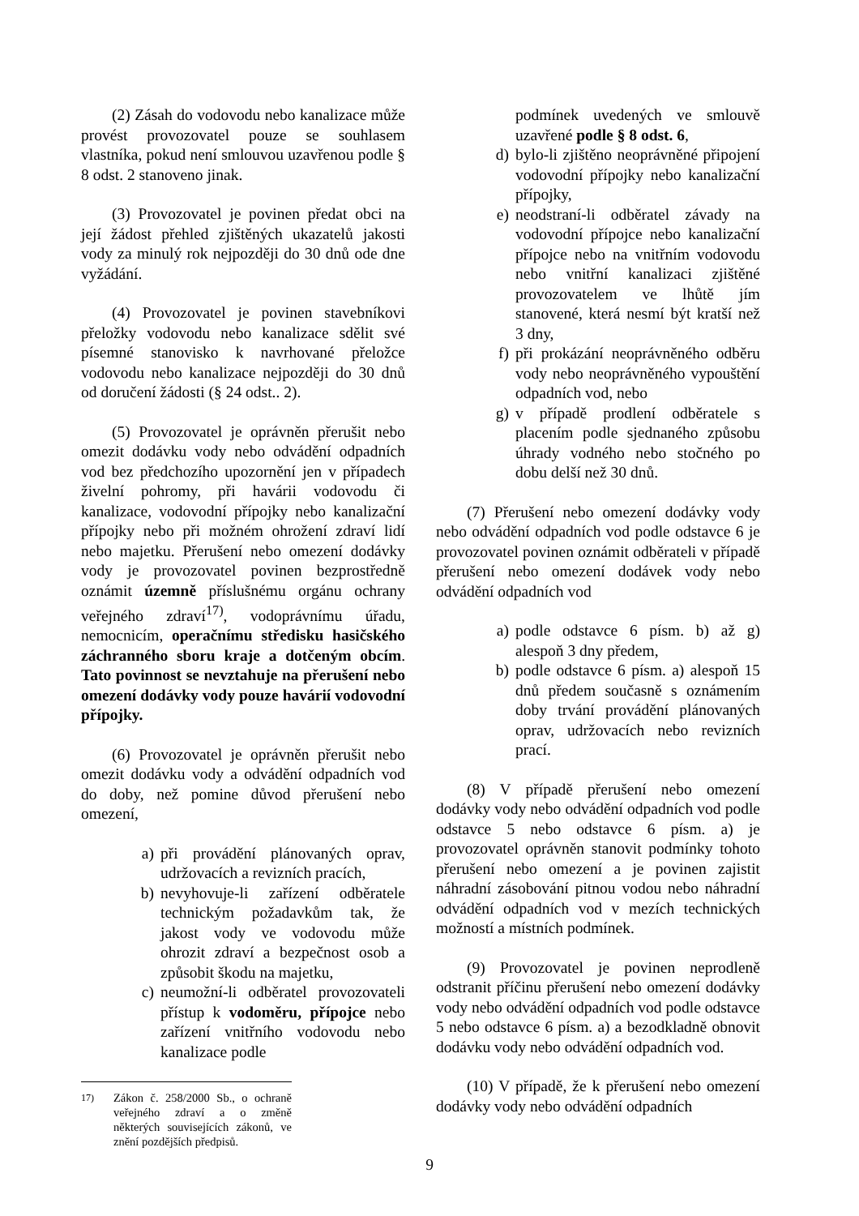(2) Zásah do vodovodu nebo kanalizace může provést provozovatel pouze se souhlasem vlastníka, pokud není smlouvou uzavřenou podle § 8 odst. 2 stanoveno jinak.
(3) Provozovatel je povinen předat obci na její žádost přehled zjištěných ukazatelů jakosti vody za minulý rok nejpozději do 30 dnů ode dne vyžádání.
(4) Provozovatel je povinen stavebníkovi přeložky vodovodu nebo kanalizace sdělit své písemné stanovisko k navrhované přeložce vodovodu nebo kanalizace nejpozději do 30 dnů od doručení žádosti (§ 24 odst.. 2).
(5) Provozovatel je oprávněn přerušit nebo omezit dodávku vody nebo odvádění odpadních vod bez předchozího upozornění jen v případech živelní pohromy, při havárii vodovodu či kanalizace, vodovodní přípojky nebo kanalizační přípojky nebo při možném ohrožení zdraví lidí nebo majetku. Přerušení nebo omezení dodávky vody je provozovatel povinen bezprostředně oznámit územně příslušnému orgánu ochrany veřejného zdraví<sup>17)</sup>, vodoprávnímu úřadu, nemocnicím, operačnímu středisku hasičského záchranného sboru kraje a dotčeným obcím. Tato povinnost se nevztahuje na přerušení nebo omezení dodávky vody pouze havárií vodovodní přípojky.
(6) Provozovatel je oprávněn přerušit nebo omezit dodávku vody a odvádění odpadních vod do doby, než pomine důvod přerušení nebo omezení,
a) při provádění plánovaných oprav, udržovacích a revizních pracích,
b) nevyhovuje-li zařízení odběratele technickým požadavkům tak, že jakost vody ve vodovodu může ohrozit zdraví a bezpečnost osob a způsobit škodu na majetku,
c) neumožní-li odběratel provozovateli přístup k vodoměru, přípojce nebo zařízení vnitřního vodovodu nebo kanalizace podle
<sup>17)</sup> Zákon č. 258/2000 Sb., o ochraně veřejného zdraví a o změně některých souvisejících zákonů, ve znění pozdějších předpisů.
podmínek uvedených ve smlouvě uzavřené podle § 8 odst. 6,
d) bylo-li zjištěno neoprávněné připojení vodovodní přípojky nebo kanalizační přípojky,
e) neodstraní-li odběratel závady na vodovodní přípojce nebo kanalizační přípojce nebo na vnitřním vodovodu nebo vnitřní kanalizaci zjištěné provozovatelem ve lhůtě jím stanovené, která nesmí být kratší než 3 dny,
f) při prokázání neoprávněného odběru vody nebo neoprávněného vypouštění odpadních vod, nebo
g) v případě prodlení odběratele s placením podle sjednaného způsobu úhrady vodného nebo stočného po dobu delší než 30 dnů.
(7) Přerušení nebo omezení dodávky vody nebo odvádění odpadních vod podle odstavce 6 je provozovatel povinen oznámit odběrateli v případě přerušení nebo omezení dodávek vody nebo odvádění odpadních vod
a) podle odstavce 6 písm. b) až g) alespoň 3 dny předem,
b) podle odstavce 6 písm. a) alespoň 15 dnů předem současně s oznámením doby trvání provádění plánovaných oprav, udržovacích nebo revizních prací.
(8) V případě přerušení nebo omezení dodávky vody nebo odvádění odpadních vod podle odstavce 5 nebo odstavce 6 písm. a) je provozovatel oprávněn stanovit podmínky tohoto přerušení nebo omezení a je povinen zajistit náhradní zásobování pitnou vodou nebo náhradní odvádění odpadních vod v mezích technických možností a místních podmínek.
(9) Provozovatel je povinen neprodleně odstranit příčinu přerušení nebo omezení dodávky vody nebo odvádění odpadních vod podle odstavce 5 nebo odstavce 6 písm. a) a bezodkladně obnovit dodávku vody nebo odvádění odpadních vod.
(10) V případě, že k přerušení nebo omezení dodávky vody nebo odvádění odpadních
9